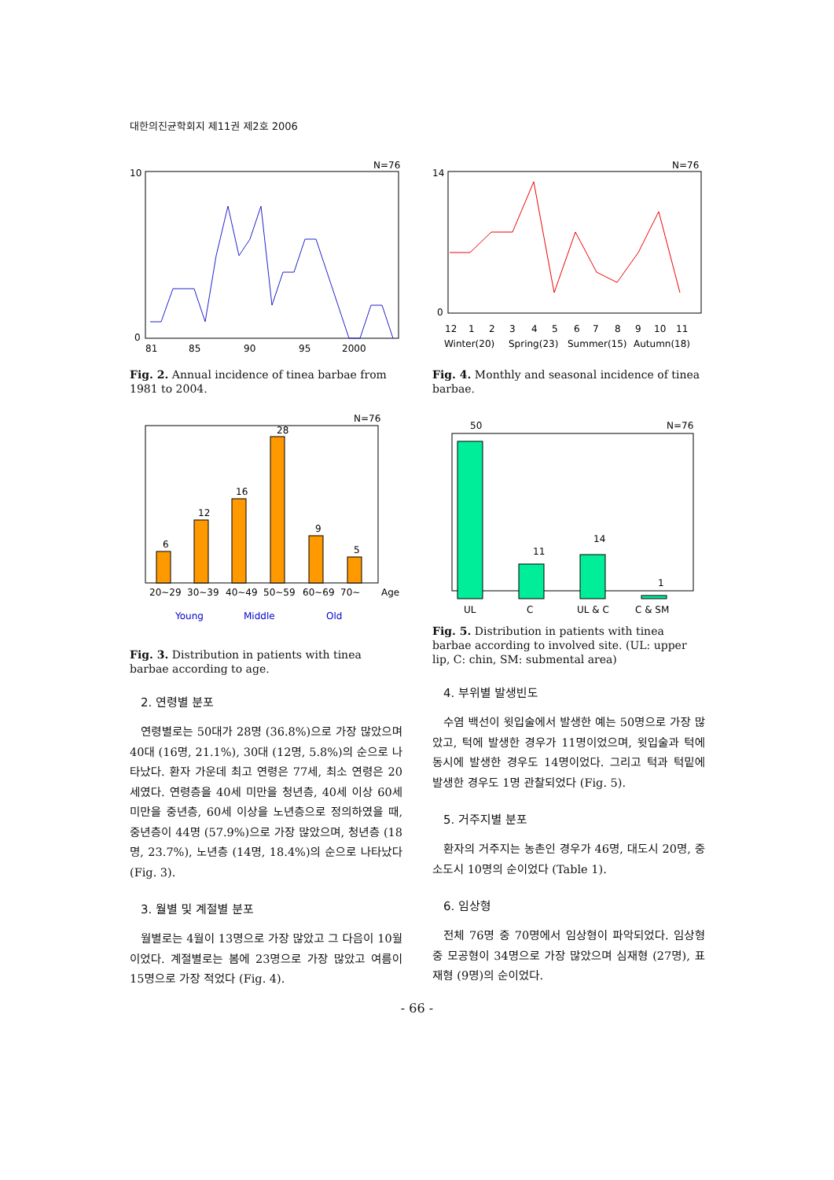대한의진균학회지 제11권 제2호 2006
N=76
10
0
81
85
90
95
2000
Fig. 2. Annual incidence of tinea barbae from 1981 to 2004.
N=76
6
12
16
28
9
5
20~29
30~39
40~49
50~59
60~69
70~
Age
Young
Middle
Old
Fig. 3. Distribution in patients with tinea barbae according to age.
2. 연령별 분포
연령별로는 50대가 28명 (36.8%)으로 가장 많았으며 40대 (16명, 21.1%), 30대 (12명, 5.8%)의 순으로 나타났다. 환자 가운데 최고 연령은 77세, 최소 연령은 20세였다. 연령층을 40세 미만을 청년층, 40세 이상 60세 미만을 중년층, 60세 이상을 노년층으로 정의하였을 때, 중년층이 44명 (57.9%)으로 가장 많았으며, 청년층 (18명, 23.7%), 노년층 (14명, 18.4%)의 순으로 나타났다 (Fig. 3).
3. 월별 및 계절별 분포
월별로는 4월이 13명으로 가장 많았고 그 다음이 10월이었다. 계절별로는 봄에 23명으로 가장 많았고 여름이 15명으로 가장 적었다 (Fig. 4).
N=76
14
0
12
1
2
3
4
5
6
7
8
9
10
11
Winter(20)
Spring(23)
Summer(15)
Autumn(18)
Fig. 4. Monthly and seasonal incidence of tinea barbae.
50
N=76
11
14
1
UL
C
UL & C
C & SM
Fig. 5. Distribution in patients with tinea barbae according to involved site. (UL: upper lip, C: chin, SM: submental area)
4. 부위별 발생빈도
수염 백선이 윗입술에서 발생한 예는 50명으로 가장 많았고, 턱에 발생한 경우가 11명이었으며, 윗입술과 턱에 동시에 발생한 경우도 14명이었다. 그리고 턱과 턱밑에 발생한 경우도 1명 관찰되었다 (Fig. 5).
5. 거주지별 분포
환자의 거주지는 농촌인 경우가 46명, 대도시 20명, 중소도시 10명의 순이었다 (Table 1).
6. 임상형
전체 76명 중 70명에서 임상형이 파악되었다. 임상형 중 모공형이 34명으로 가장 많았으며 심재형 (27명), 표재형 (9명)의 순이었다.
- 66 -